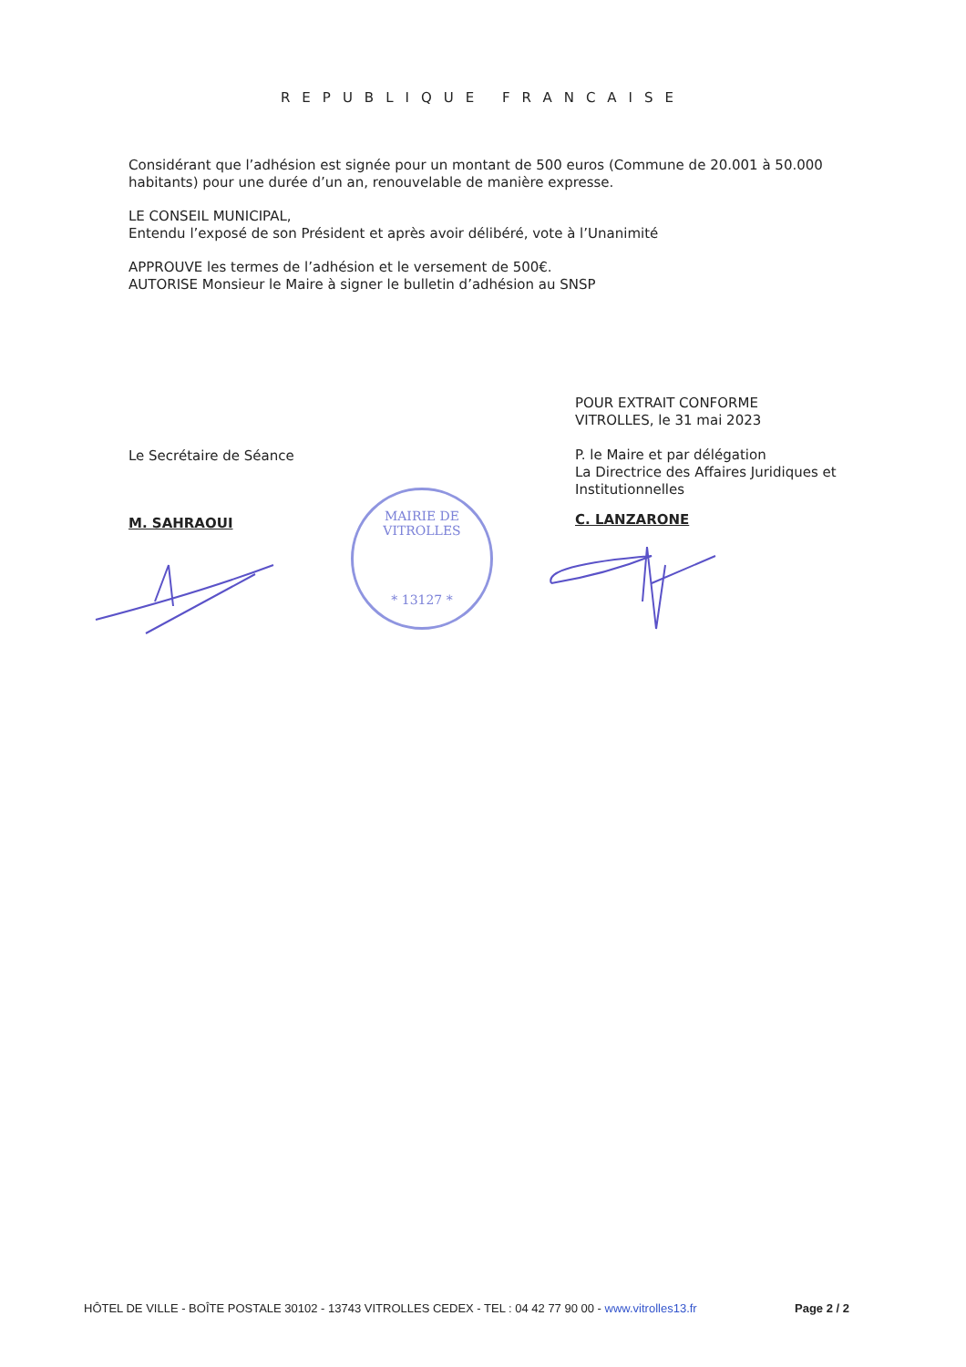REPUBLIQUE FRANCAISE
Considérant que l’adhésion est signée pour un montant de 500 euros (Commune de 20.001 à 50.000 habitants) pour une durée d’un an, renouvelable de manière expresse.
LE CONSEIL MUNICIPAL,
Entendu l’exposé de son Président et après avoir délibéré, vote à l’Unanimité
APPROUVE les termes de l’adhésion et le versement de 500€.
AUTORISE Monsieur le Maire à signer le bulletin d’adhésion au SNSP
Le Secrétaire de Séance
M. SAHRAOUI
POUR EXTRAIT CONFORME
VITROLLES, le 31 mai 2023
P. le Maire et par délégation
La Directrice des Affaires Juridiques et Institutionnelles
C. LANZARONE
MAIRIE DE VITROLLES
* 13127 *
HÔTEL DE VILLE - BOÎTE POSTALE 30102 - 13743 VITROLLES CEDEX - TEL : 04 42 77 90 00 - www.vitrolles13.fr Page 2 / 2